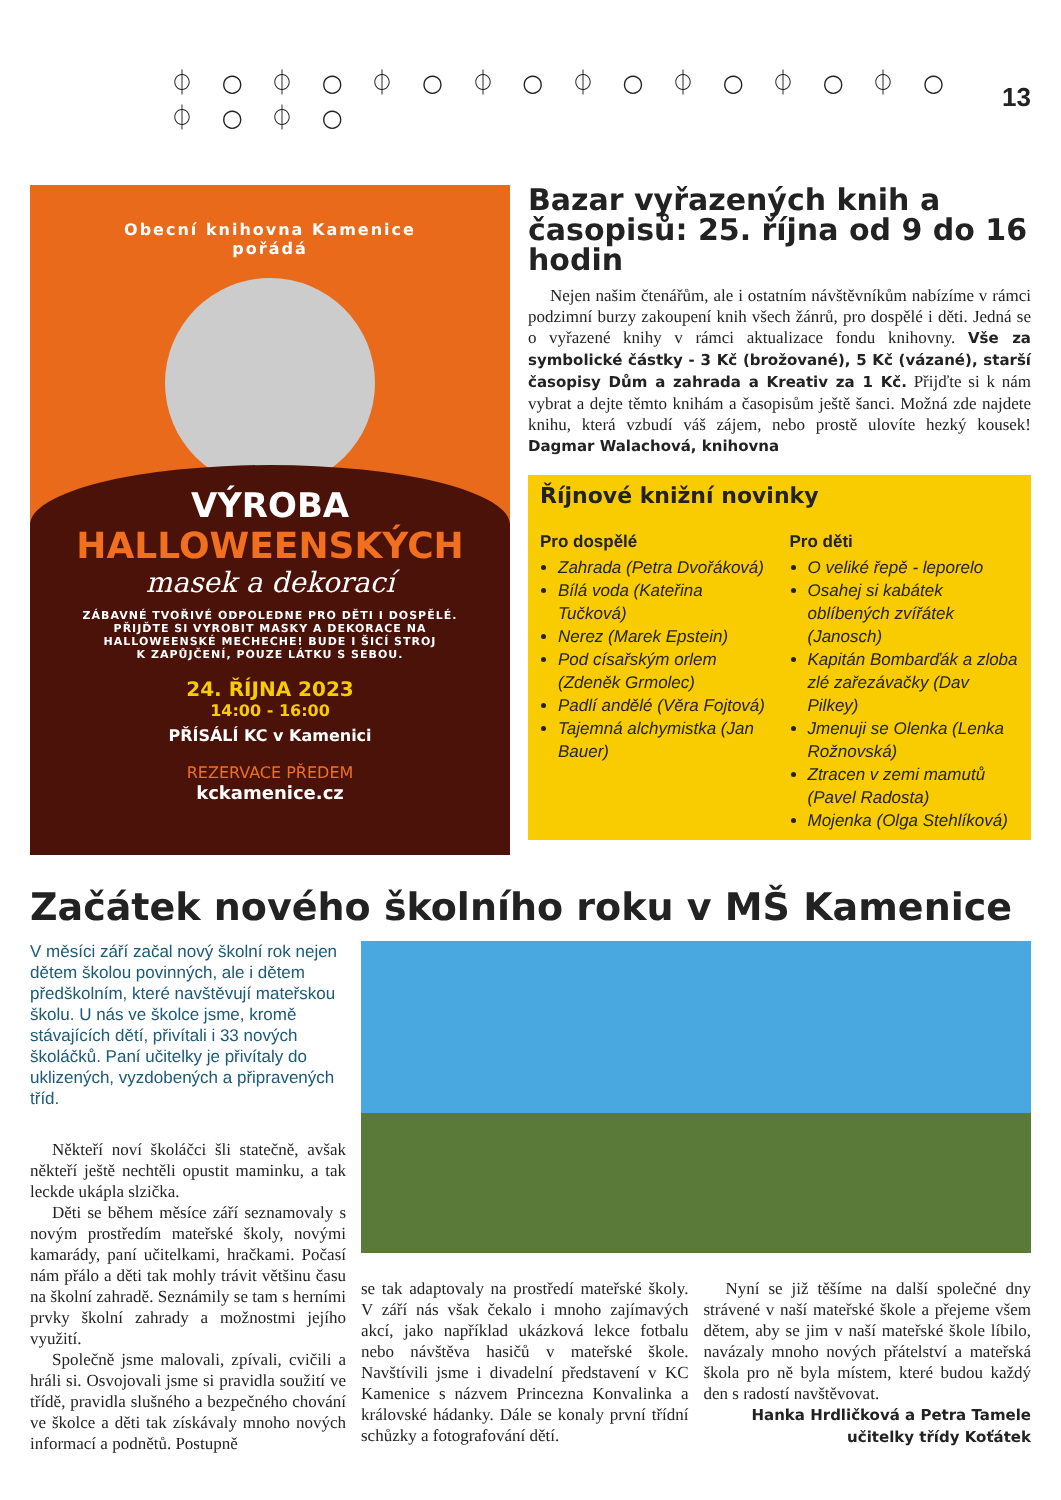⏀ ○ ⏀ ○ ⏀ ○ ⏀ ○ ⏀ ○ ⏀ ○ ⏀ ○ ⏀ ○ ⏀ ○ ⏀ ○ 13
Obecní knihovna Kamenice
pořádá
VÝROBA
HALLOWEENSKÝCH
masek a dekorací
ZÁBAVNÉ TVOŘIVÉ ODPOLEDNE PRO DĚTI I DOSPĚLÉ.
PŘIJĎTE SI VYROBIT MASKY A DEKORACE NA
HALLOWEENSKÉ MECHECHE! BUDE I ŠICÍ STROJ
K ZAPŮJČENÍ, POUZE LÁTKU S SEBOU.
24. ŘÍJNA 2023
14:00 - 16:00
PŘÍSÁLÍ KC v Kamenici
REZERVACE PŘEDEM
kckamenice.cz
Bazar vyřazených knih a časopisů: 25. října od 9 do 16 hodin
Nejen našim čtenářům, ale i ostatním návštěvníkům nabízíme v rámci podzimní burzy zakoupení knih všech žánrů, pro dospělé i děti. Jedná se o vyřazené knihy v rámci aktualizace fondu knihovny. Vše za symbolické částky - 3 Kč (brožované), 5 Kč (vázané), starší časopisy Dům a zahrada a Kreativ za 1 Kč. Přijďte si k nám vybrat a dejte těmto knihám a časopisům ještě šanci. Možná zde najdete knihu, která vzbudí váš zájem, nebo prostě ulovíte hezký kousek! Dagmar Walachová, knihovna
Říjnové knižní novinky
Pro dospělé
Zahrada (Petra Dvořáková)
Bílá voda (Kateřina Tučková)
Nerez (Marek Epstein)
Pod císařským orlem (Zdeněk Grmolec)
Padlí andělé (Věra Fojtová)
Tajemná alchymistka (Jan Bauer)
Pro děti
O veliké řepě - leporelo
Osahej si kabátek oblíbených zvířátek (Janosch)
Kapitán Bombarďák a zloba zlé zařezávačky (Dav Pilkey)
Jmenuji se Olenka (Lenka Rožnovská)
Ztracen v zemi mamutů (Pavel Radosta)
Mojenka (Olga Stehlíková)
Začátek nového školního roku v MŠ Kamenice
V měsíci září začal nový školní rok nejen dětem školou povinných, ale i dětem předškolním, které navštěvují mateřskou školu. U nás ve školce jsme, kromě stávajících dětí, přivítali i 33 nových školáčků. Paní učitelky je přivítaly do uklizených, vyzdobených a připravených tříd.
Někteří noví školáčci šli statečně, avšak někteří ještě nechtěli opustit maminku, a tak leckde ukápla slzička.
Děti se během měsíce září seznamovaly s novým prostředím mateřské školy, novými kamarády, paní učitelkami, hračkami. Počasí nám přálo a děti tak mohly trávit většinu času na školní zahradě. Seznámily se tam s herními prvky školní zahrady a možnostmi jejího využití.
Společně jsme malovali, zpívali, cvičili a hráli si. Osvojovali jsme si pravidla soužití ve třídě, pravidla slušného a bezpečného chování ve školce a děti tak získávaly mnoho nových informací a podnětů. Postupně
se tak adaptovaly na prostředí mateřské školy. V září nás však čekalo i mnoho zajímavých akcí, jako například ukázková lekce fotbalu nebo návštěva hasičů v mateřské škole. Navštívili jsme i divadelní představení v KC Kamenice s názvem Princezna Konvalinka a královské hádanky. Dále se konaly první třídní schůzky a fotografování dětí.
Nyní se již těšíme na další společné dny strávené v naší mateřské škole a přejeme všem dětem, aby se jim v naší mateřské škole líbilo, navázaly mnoho nových přátelství a mateřská škola pro ně byla místem, které budou každý den s radostí navštěvovat.
Hanka Hrdličková a Petra Tamele
učitelky třídy Koťátek